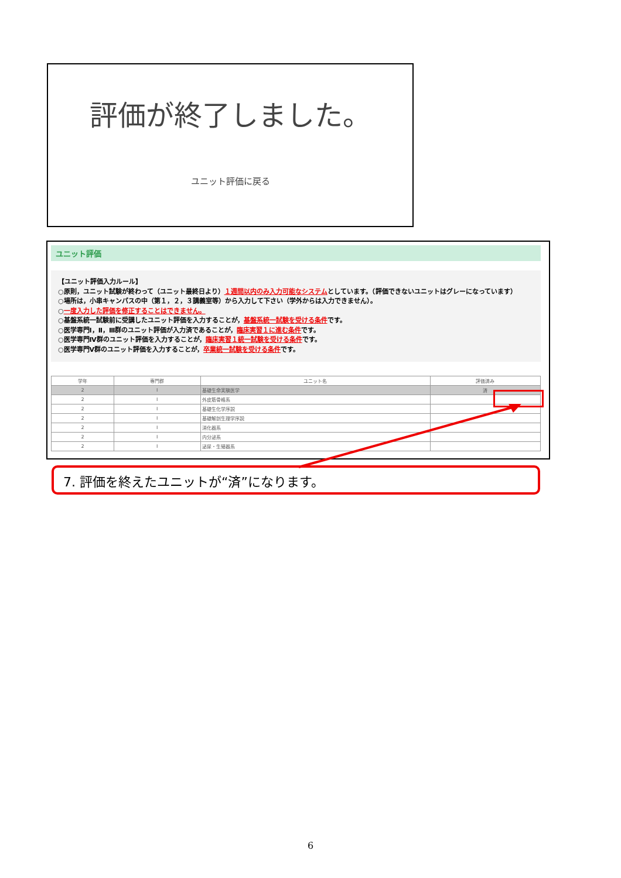評価が終了しました。
ユニット評価に戻る
ユニット評価
【ユニット評価入力ルール】
○原則，ユニット試験が終わって（ユニット最終日より）１週間以内のみ入力可能なシステムとしています。（評価できないユニットはグレーになっています）
○場所は，小串キャンパスの中（第１，２，３講義室等）から入力して下さい（学外からは入力できません）。
○一度入力した評価を修正することはできません。
○基盤系統一試験前に受講したユニット評価を入力することが，基盤系統一試験を受ける条件です。
○医学専門Ⅰ，Ⅱ，Ⅲ群のユニット評価が入力済であることが，臨床実習１に進む条件です。
○医学専門Ⅳ群のユニット評価を入力することが，臨床実習１統一試験を受ける条件です。
○医学専門Ⅴ群のユニット評価を入力することが，卒業統一試験を受ける条件です。
| 学年 | 専門群 | ユニット名 | 評価済み |
| --- | --- | --- | --- |
| 2 | Ⅰ | 基礎生命実験医学 | 済 |
| 2 | Ⅰ | 外皮筋骨格系 | |
| 2 | Ⅰ | 基礎生化学序説 | |
| 2 | Ⅰ | 基礎解剖生理学序説 | |
| 2 | Ⅰ | 消化器系 | |
| 2 | Ⅰ | 内分泌系 | |
| 2 | Ⅰ | 泌尿・生殖器系 | |
7. 評価を終えたユニットが“済”になります。
6